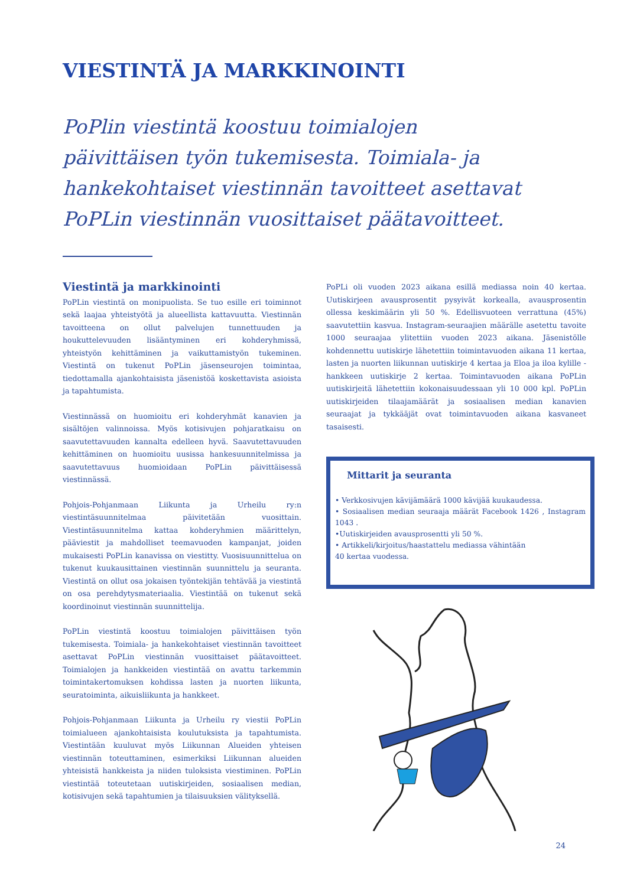VIESTINTÄ JA MARKKINOINTI
PoPlin viestintä koostuu toimialojen päivittäisen työn tukemisesta. Toimiala- ja hankekohtaiset viestinnän tavoitteet asettavat PoPLin viestinnän vuosittaiset päätavoitteet.
Viestintä ja markkinointi
PoPLin viestintä on monipuolista. Se tuo esille eri toiminnot sekä laajaa yhteistyötä ja alueellista kattavuutta. Viestinnän tavoitteena on ollut palvelujen tunnettuuden ja houkuttelevuuden lisääntyminen eri kohderyhmissä, yhteistyön kehittäminen ja vaikuttamistyön tukeminen. Viestintä on tukenut PoPLin jäsenseurojen toimintaa, tiedottamalla ajankohtaisista jäsenistöä koskettavista asioista ja tapahtumista.
Viestinnässä on huomioitu eri kohderyhmät kanavien ja sisältöjen valinnoissa. Myös kotisivujen pohjaratkaisu on saavutettavuuden kannalta edelleen hyvä. Saavutettavuuden kehittäminen on huomioitu uusissa hankesuunnitelmissa ja saavutettavuus huomioidaan PoPLin päivittäisessä viestinnässä.
Pohjois-Pohjanmaan Liikunta ja Urheilu ry:n viestintäsuunnitelmaa päivitetään vuosittain. Viestintäsuunnitelma kattaa kohderyhmien määrittelyn, pääviestit ja mahdolliset teemavuoden kampanjat, joiden mukaisesti PoPLin kanavissa on viestitty. Vuosisuunnittelua on tukenut kuukausittainen viestinnän suunnittelu ja seuranta. Viestintä on ollut osa jokaisen työntekijän tehtävää ja viestintä on osa perehdytysmateriaalia. Viestintää on tukenut sekä koordinoinut viestinnän suunnittelija.
PoPLin viestintä koostuu toimialojen päivittäisen työn tukemisesta. Toimiala- ja hankekohtaiset viestinnän tavoitteet asettavat PoPLin viestinnän vuosittaiset päätavoitteet. Toimialojen ja hankkeiden viestintää on avattu tarkemmin toimintakertomuksen kohdissa lasten ja nuorten liikunta, seuratoiminta, aikuisliikunta ja hankkeet.
Pohjois-Pohjanmaan Liikunta ja Urheilu ry viestii PoPLin toimialueen ajankohtaisista koulutuksista ja tapahtumista. Viestintään kuuluvat myös Liikunnan Alueiden yhteisen viestinnän toteuttaminen, esimerkiksi Liikunnan alueiden yhteisistä hankkeista ja niiden tuloksista viestiminen. PoPLin viestintää toteutetaan uutiskirjeiden, sosiaalisen median, kotisivujen sekä tapahtumien ja tilaisuuksien välityksellä.
PoPLi oli vuoden 2023 aikana esillä mediassa noin 40 kertaa. Uutiskirjeen avausprosentit pysyivät korkealla, avausprosentin ollessa keskimäärin yli 50 %. Edellisvuoteen verrattuna (45%) saavutettiin kasvua. Instagram-seuraajien määrälle asetettu tavoite 1000 seuraajaa ylitettiin vuoden 2023 aikana. Jäsenistölle kohdennettu uutiskirje lähetettiin toimintavuoden aikana 11 kertaa, lasten ja nuorten liikunnan uutiskirje 4 kertaa ja Eloa ja iloa kylille -hankkeen uutiskirje 2 kertaa. Toimintavuoden aikana PoPLin uutiskirjeitä lähetettiin kokonaisuudessaan yli 10 000 kpl. PoPLin uutiskirjeiden tilaajamäärät ja sosiaalisen median kanavien seuraajat ja tykkääjät ovat toimintavuoden aikana kasvaneet tasaisesti.
Mittarit ja seuranta
• Verkkosivujen kävijämäärä 1000 kävijää kuukaudessa.
• Sosiaalisen median seuraaja määrät Facebook 1426 , Instagram 1043 .
•Uutiskirjeiden avausprosentti yli 50 %.
• Artikkeli/kirjoitus/haastattelu mediassa vähintään
40 kertaa vuodessa.
24